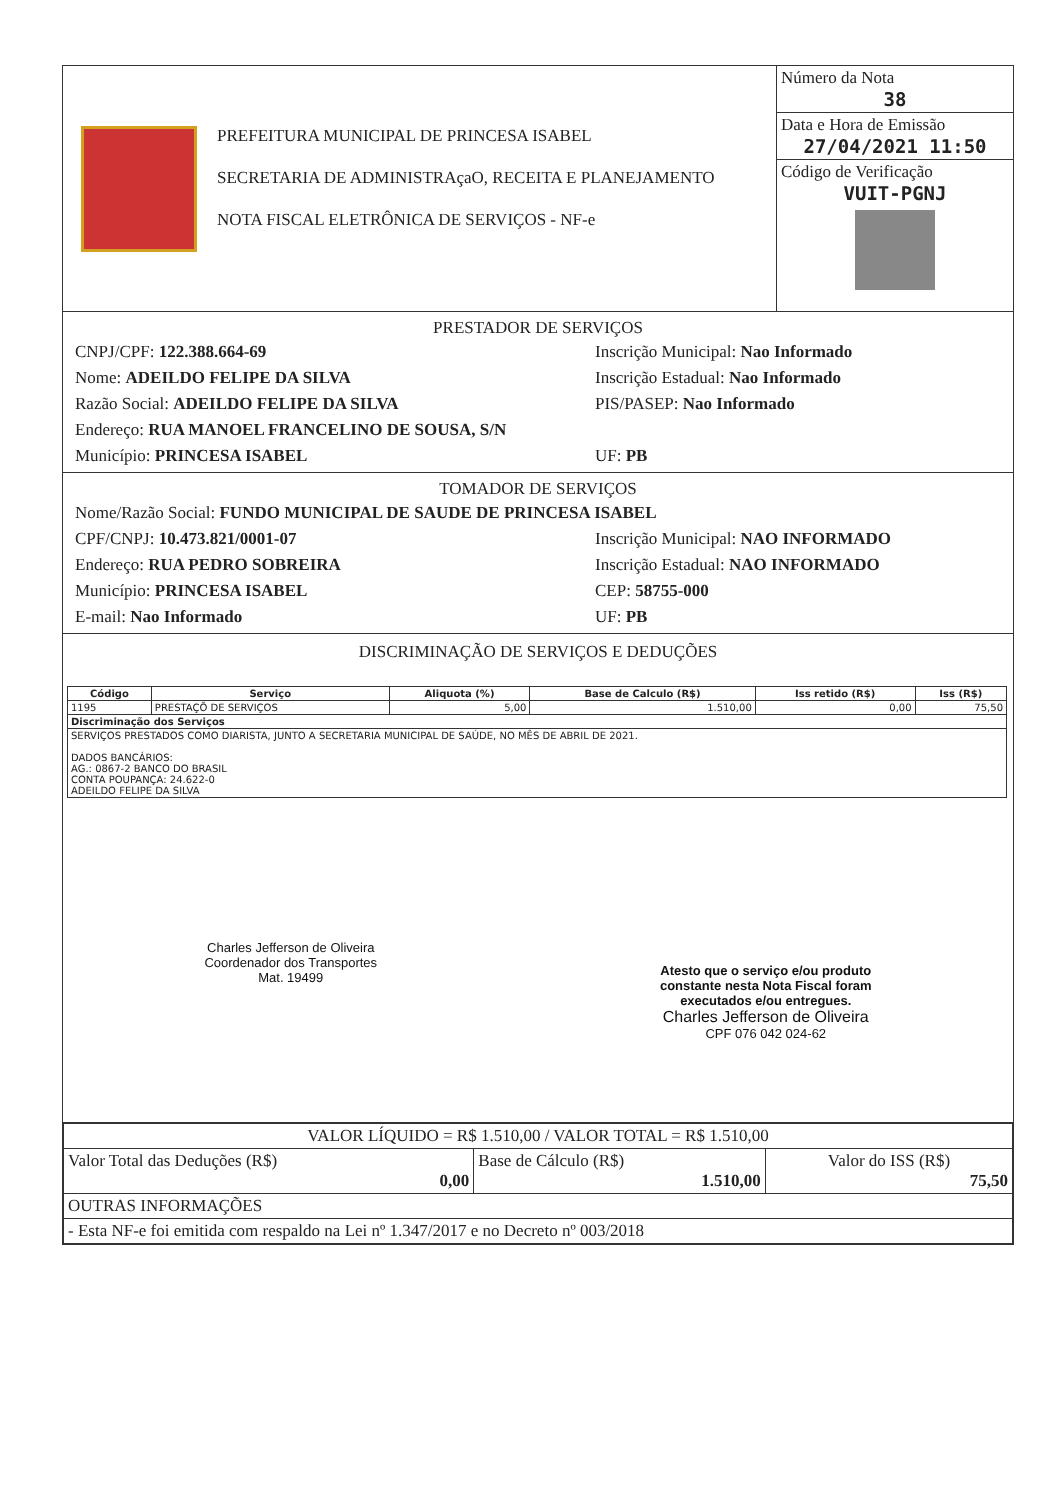PREFEITURA MUNICIPAL DE PRINCESA ISABEL
SECRETARIA DE ADMINISTRAçaO, RECEITA E PLANEJAMENTO
NOTA FISCAL ELETRÔNICA DE SERVIÇOS - NF-e
Número da Nota
38
Data e Hora de Emissão
27/04/2021 11:50
Código de Verificação
VUIT-PGNJ
PRESTADOR DE SERVIÇOS
CNPJ/CPF: 122.388.664-69 Inscrição Municipal: Nao Informado Nome: ADEILDO FELIPE DA SILVA Inscrição Estadual: Nao Informado Razão Social: ADEILDO FELIPE DA SILVA PIS/PASEP: Nao Informado Endereço: RUA MANOEL FRANCELINO DE SOUSA, S/N Município: PRINCESA ISABEL UF: PB
TOMADOR DE SERVIÇOS
Nome/Razão Social: FUNDO MUNICIPAL DE SAUDE DE PRINCESA ISABEL
CPF/CNPJ: 10.473.821/0001-07 Inscrição Municipal: NAO INFORMADO Endereço: RUA PEDRO SOBREIRA Inscrição Estadual: NAO INFORMADO Município: PRINCESA ISABEL CEP: 58755-000 E-mail: Nao Informado UF: PB
DISCRIMINAÇÃO DE SERVIÇOS E DEDUÇÕES
| Código | Serviço | Aliquota (%) | Base de Calculo (R$) | Iss retido (R$) | Iss (R$) |
| --- | --- | --- | --- | --- | --- |
| 1195 | PRESTAÇÕ DE SERVIÇOS | 5,00 | 1.510,00 | 0,00 | 75,50 |
| Discriminação dos Serviços | | | | | |
| SERVIÇOS PRESTADOS COMO DIARISTA, JUNTO A SECRETARIA MUNICIPAL DE SAÚDE, NO MÊS DE ABRIL DE 2021. DADOS BANCÁRIOS: AG.: 0867-2 BANCO DO BRASIL CONTA POUPANÇA: 24.622-0 ADEILDO FELIPE DA SILVA | | | | | |
Charles Jefferson de Oliveira
Coordenador dos Transportes
Mat. 19499
Atesto que o serviço e/ou produto
constante nesta Nota Fiscal foram
executados e/ou entregues.
Charles Jefferson de Oliveira
CPF 076 042 024-62
| VALOR LÍQUIDO = R$ 1.510,00 / VALOR TOTAL = R$ 1.510,00 | | |
| Valor Total das Deduções (R$) 0,00 | Base de Cálculo (R$) 1.510,00 | Valor do ISS (R$) 75,50 |
| OUTRAS INFORMAÇÕES | | |
| - Esta NF-e foi emitida com respaldo na Lei nº 1.347/2017 e no Decreto nº 003/2018 | | |